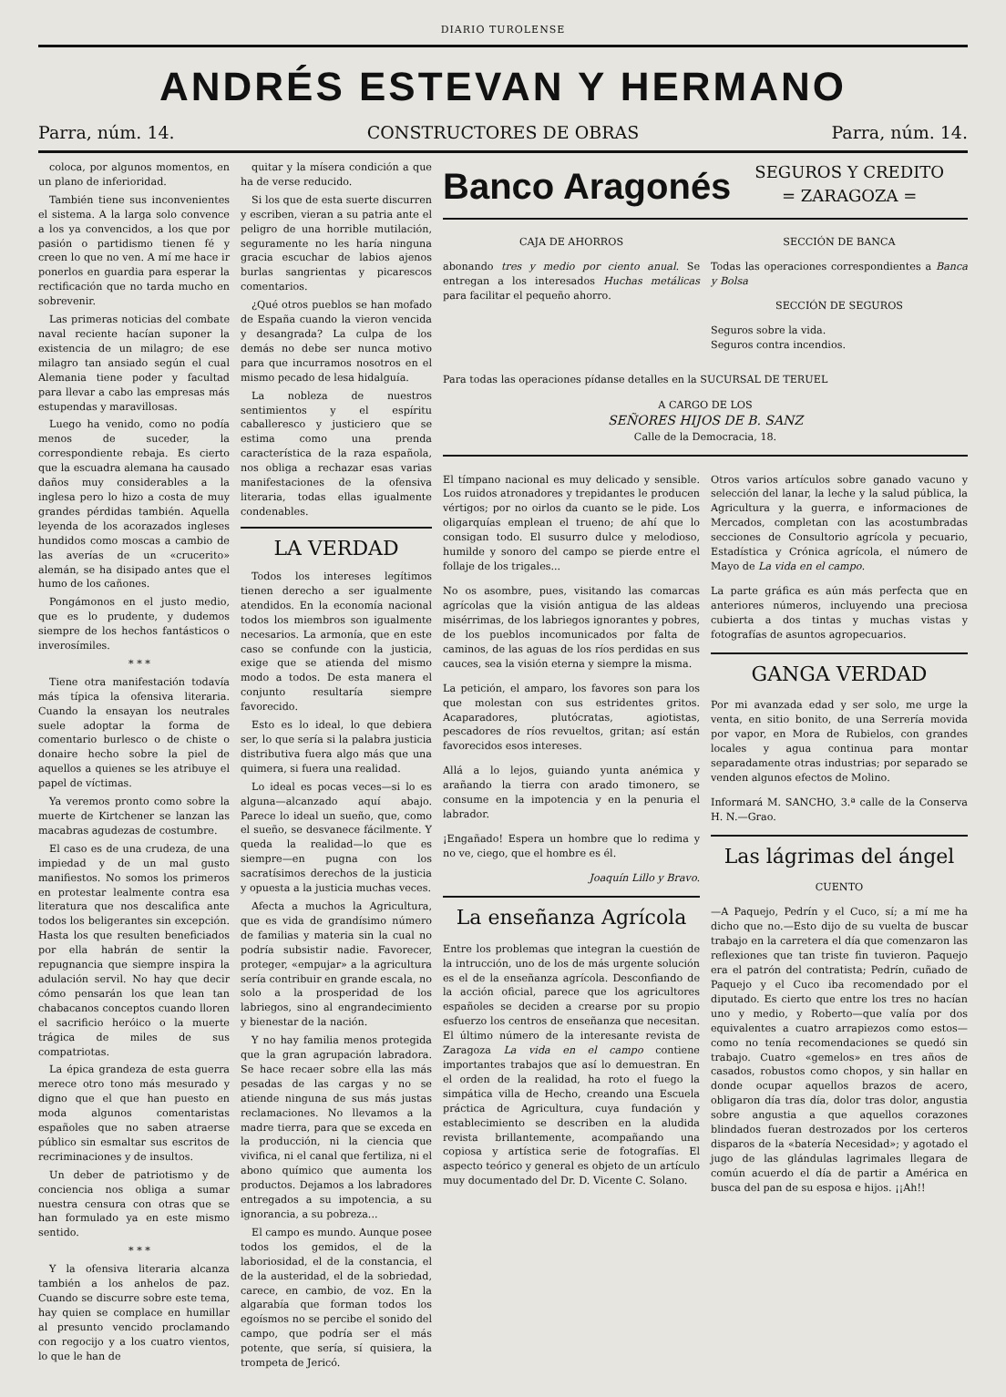DIARIO TUROLENSE
ANDRÉS ESTEVAN Y HERMANO
Parra, núm. 14. CONSTRUCTORES DE OBRAS Parra, núm. 14.
coloca, por algunos momentos, en un plano de inferioridad.
También tiene sus inconvenientes el sistema. A la larga solo convence a los ya convencidos, a los que por pasión o partidismo tienen fé y creen lo que no ven. A mí me hace ir ponerlos en guardia para esperar la rectificación que no tarda mucho en sobrevenir.
Las primeras noticias del combate naval reciente hacían suponer la existencia de un milagro; de ese milagro tan ansiado según el cual Alemania tiene poder y facultad para llevar a cabo las empresas más estupendas y maravillosas.
Luego ha venido, como no podía menos de suceder, la correspondiente rebaja. Es cierto que la escuadra alemana ha causado daños muy considerables a la inglesa pero lo hizo a costa de muy grandes pérdidas también. Aquella leyenda de los acorazados ingleses hundidos como moscas a cambio de las averías de un «crucerito» alemán, se ha disipado antes que el humo de los cañones.
Pongámonos en el justo medio, que es lo prudente, y dudemos siempre de los hechos fantásticos o inverosímiles.
* * *
Tiene otra manifestación todavía más típica la ofensiva literaria. Cuando la ensayan los neutrales suele adoptar la forma de comentario burlesco o de chiste o donaire hecho sobre la piel de aquellos a quienes se les atribuye el papel de víctimas.
Ya veremos pronto como sobre la muerte de Kirtchener se lanzan las macabras agudezas de costumbre.
El caso es de una crudeza, de una impiedad y de un mal gusto manifiestos. No somos los primeros en protestar lealmente contra esa literatura que nos descalifica ante todos los beligerantes sin excepción. Hasta los que resulten beneficiados por ella habrán de sentir la repugnancia que siempre inspira la adulación servil. No hay que decir cómo pensarán los que lean tan chabacanos conceptos cuando lloren el sacrificio heróico o la muerte trágica de miles de sus compatriotas.
La épica grandeza de esta guerra merece otro tono más mesurado y digno que el que han puesto en moda algunos comentaristas españoles que no saben atraerse público sin esmaltar sus escritos de recriminaciones y de insultos.
Un deber de patriotismo y de conciencia nos obliga a sumar nuestra censura con otras que se han formulado ya en este mismo sentido.
* * *
Y la ofensiva literaria alcanza también a los anhelos de paz. Cuando se discurre sobre este tema, hay quien se complace en humillar al presunto vencido proclamando con regocijo y a los cuatro vientos, lo que le han de
quitar y la mísera condición a que ha de verse reducido.
Si los que de esta suerte discurren y escriben, vieran a su patria ante el peligro de una horrible mutilación, seguramente no les haría ninguna gracia escuchar de labios ajenos burlas sangrientas y picarescos comentarios.
¿Qué otros pueblos se han mofado de España cuando la vieron vencida y desangrada? La culpa de los demás no debe ser nunca motivo para que incurramos nosotros en el mismo pecado de lesa hidalguía.
La nobleza de nuestros sentimientos y el espíritu caballeresco y justiciero que se estima como una prenda característica de la raza española, nos obliga a rechazar esas varias manifestaciones de la ofensiva literaria, todas ellas igualmente condenables.
LA VERDAD
Todos los intereses legítimos tienen derecho a ser igualmente atendidos. En la economía nacional todos los miembros son igualmente necesarios. La armonía, que en este caso se confunde con la justicia, exige que se atienda del mismo modo a todos. De esta manera el conjunto resultaría siempre favorecido.
Esto es lo ideal, lo que debiera ser, lo que sería si la palabra justicia distributiva fuera algo más que una quimera, si fuera una realidad.
Lo ideal es pocas veces—si lo es alguna—alcanzado aquí abajo. Parece lo ideal un sueño, que, como el sueño, se desvanece fácilmente. Y queda la realidad—lo que es siempre—en pugna con los sacratísimos derechos de la justicia y opuesta a la justicia muchas veces.
Afecta a muchos la Agricultura, que es vida de grandísimo número de familias y materia sin la cual no podría subsistir nadie. Favorecer, proteger, «empujar» a la agricultura sería contribuir en grande escala, no solo a la prosperidad de los labriegos, sino al engrandecimiento y bienestar de la nación.
Y no hay familia menos protegida que la gran agrupación labradora. Se hace recaer sobre ella las más pesadas de las cargas y no se atiende ninguna de sus más justas reclamaciones. No llevamos a la madre tierra, para que se exceda en la producción, ni la ciencia que vivifica, ni el canal que fertiliza, ni el abono químico que aumenta los productos. Dejamos a los labradores entregados a su impotencia, a su ignorancia, a su pobreza...
El campo es mundo. Aunque posee todos los gemidos, el de la laboriosidad, el de la constancia, el de la austeridad, el de la sobriedad, carece, en cambio, de voz. En la algarabía que forman todos los egoísmos no se percibe el sonido del campo, que podría ser el más potente, que sería, sí quisiera, la trompeta de Jericó.
Banco Aragonés
SEGUROS Y CREDITO
= ZARAGOZA =
CAJA DE AHORROS
abonando tres y medio por ciento anual. Se entregan a los interesados Huchas metálicas para facilitar el pequeño ahorro.
SECCIÓN DE BANCA
Todas las operaciones correspondientes a Banca y Bolsa
SECCIÓN DE SEGUROS
Seguros sobre la vida.
Seguros contra incendios.
Para todas las operaciones pídanse detalles en la SUCURSAL DE TERUEL
A CARGO DE LOS
SEÑORES HIJOS DE B. SANZ
Calle de la Democracia, 18.
El tímpano nacional es muy delicado y sensible. Los ruidos atronadores y trepidantes le producen vértigos; por no oirlos da cuanto se le pide. Los oligarquías emplean el trueno; de ahí que lo consigan todo. El susurro dulce y melodioso, humilde y sonoro del campo se pierde entre el follaje de los trigales...
No os asombre, pues, visitando las comarcas agrícolas que la visión antigua de las aldeas misérrimas, de los labriegos ignorantes y pobres, de los pueblos incomunicados por falta de caminos, de las aguas de los ríos perdidas en sus cauces, sea la visión eterna y siempre la misma.
La petición, el amparo, los favores son para los que molestan con sus estridentes gritos. Acaparadores, plutócratas, agiotistas, pescadores de ríos revueltos, gritan; así están favorecidos esos intereses.
Allá a lo lejos, guiando yunta anémica y arañando la tierra con arado timonero, se consume en la impotencia y en la penuria el labrador.
¡Engañado! Espera un hombre que lo redima y no ve, ciego, que el hombre es él.
Joaquín Lillo y Bravo.
La enseñanza Agrícola
Entre los problemas que integran la cuestión de la intrucción, uno de los de más urgente solución es el de la enseñanza agrícola. Desconfiando de la acción oficial, parece que los agricultores españoles se deciden a crearse por su propio esfuerzo los centros de enseñanza que necesitan. El último número de la interesante revista de Zaragoza La vida en el campo contiene importantes trabajos que así lo demuestran. En el orden de la realidad, ha roto el fuego la simpática villa de Hecho, creando una Escuela práctica de Agricultura, cuya fundación y establecimiento se describen en la aludida revista brillantemente, acompañando una copiosa y artística serie de fotografías. El aspecto teórico y general es objeto de un artículo muy documentado del Dr. D. Vicente C. Solano.
Otros varios artículos sobre ganado vacuno y selección del lanar, la leche y la salud pública, la Agricultura y la guerra, e informaciones de Mercados, completan con las acostumbradas secciones de Consultorio agrícola y pecuario, Estadística y Crónica agrícola, el número de Mayo de La vida en el campo.
La parte gráfica es aún más perfecta que en anteriores números, incluyendo una preciosa cubierta a dos tintas y muchas vistas y fotografías de asuntos agropecuarios.
GANGA VERDAD
Por mi avanzada edad y ser solo, me urge la venta, en sitio bonito, de una Serrería movida por vapor, en Mora de Rubielos, con grandes locales y agua continua para montar separadamente otras industrias; por separado se venden algunos efectos de Molino.
Informará M. SANCHO, 3.ª calle de la Conserva H. N.—Grao.
Las lágrimas del ángel
CUENTO
—A Paquejo, Pedrín y el Cuco, sí; a mí me ha dicho que no.—Esto dijo de su vuelta de buscar trabajo en la carretera el día que comenzaron las reflexiones que tan triste fin tuvieron. Paquejo era el patrón del contratista; Pedrín, cuñado de Paquejo y el Cuco iba recomendado por el diputado. Es cierto que entre los tres no hacían uno y medio, y Roberto—que valía por dos equivalentes a cuatro arrapiezos como estos—como no tenía recomendaciones se quedó sin trabajo. Cuatro «gemelos» en tres años de casados, robustos como chopos, y sin hallar en donde ocupar aquellos brazos de acero, obligaron día tras día, dolor tras dolor, angustia sobre angustia a que aquellos corazones blindados fueran destrozados por los certeros disparos de la «batería Necesidad»; y agotado el jugo de las glándulas lagrimales llegara de común acuerdo el día de partir a América en busca del pan de su esposa e hijos. ¡¡Ah!!